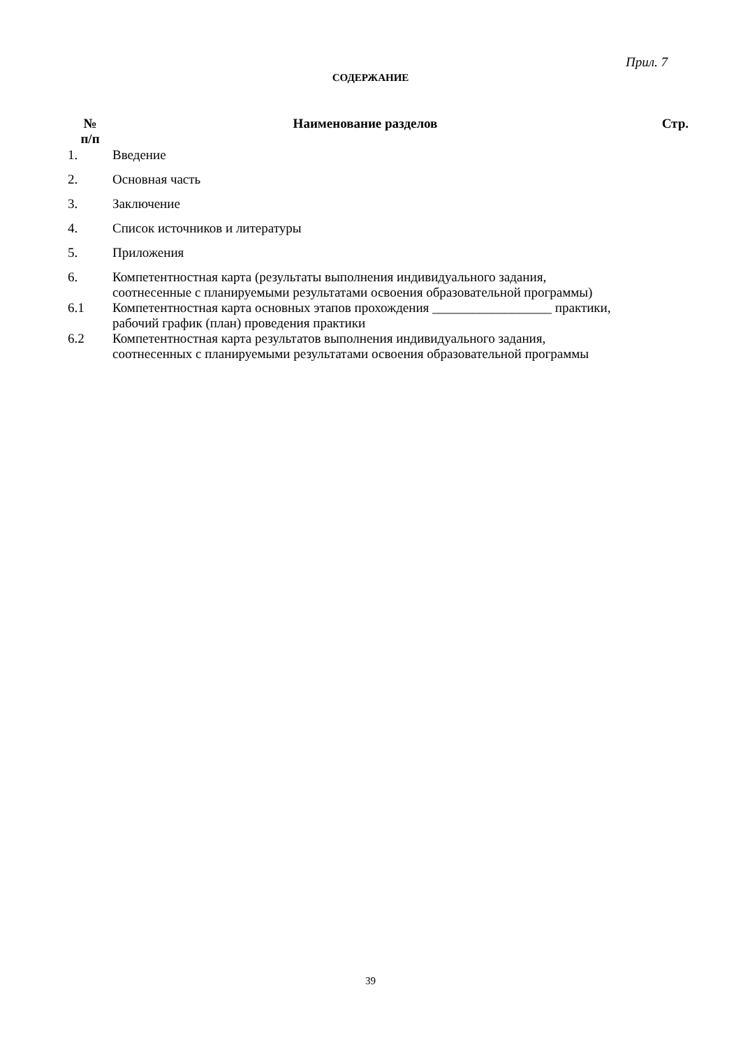Прил. 7
СОДЕРЖАНИЕ
| № п/п | Наименование разделов | Стр. |
| --- | --- | --- |
| 1. | Введение | |
| 2. | Основная часть | |
| 3. | Заключение | |
| 4. | Список источников и литературы | |
| 5. | Приложения | |
| 6. | Компетентностная карта (результаты выполнения индивидуального задания, соотнесенные с планируемыми результатами освоения образовательной программы) | |
| 6.1 | Компетентностная карта основных этапов прохождения __________________ практики, рабочий график (план) проведения практики | |
| 6.2 | Компетентностная карта результатов выполнения индивидуального задания, соотнесенных с планируемыми результатами освоения образовательной программы | |
39